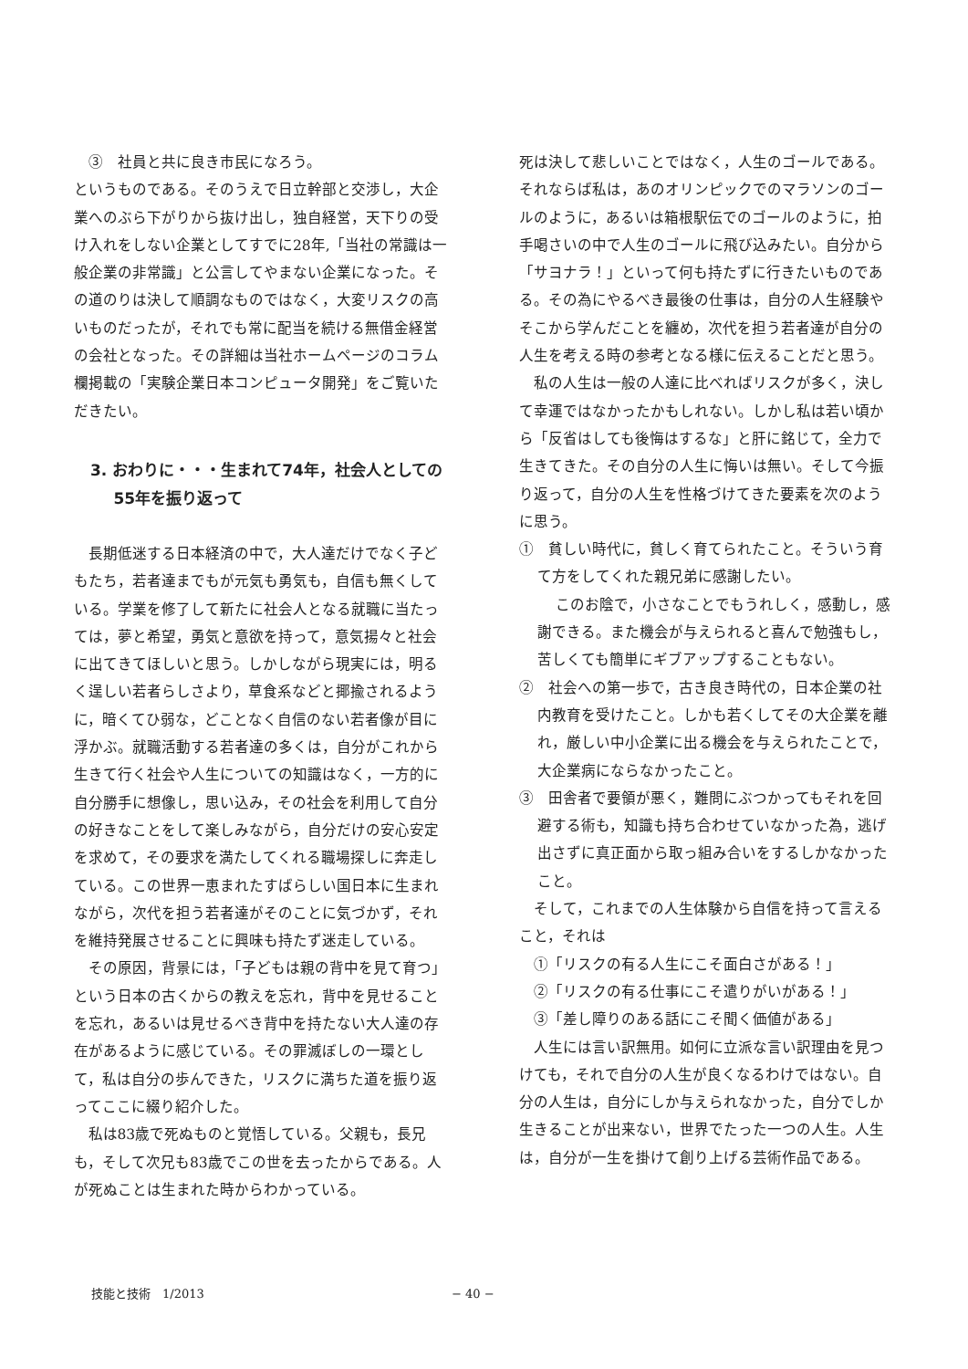③　社員と共に良き市民になろう。
というものである。そのうえで日立幹部と交渉し，大企業へのぶら下がりから抜け出し，独自経営，天下りの受け入れをしない企業としてすでに28年,「当社の常識は一般企業の非常識」と公言してやまない企業になった。その道のりは決して順調なものではなく，大変リスクの高いものだったが，それでも常に配当を続ける無借金経営の会社となった。その詳細は当社ホームページのコラム欄掲載の「実験企業日本コンピュータ開発」をご覧いただきたい。
3. おわりに・・・生まれて74年，社会人としての55年を振り返って
長期低迷する日本経済の中で，大人達だけでなく子どもたち，若者達までもが元気も勇気も，自信も無くしている。学業を修了して新たに社会人となる就職に当たっては，夢と希望，勇気と意欲を持って，意気揚々と社会に出てきてほしいと思う。しかしながら現実には，明るく逞しい若者らしさより，草食系などと揶揄されるように，暗くてひ弱な，どことなく自信のない若者像が目に浮かぶ。就職活動する若者達の多くは，自分がこれから生きて行く社会や人生についての知識はなく，一方的に自分勝手に想像し，思い込み，その社会を利用して自分の好きなことをして楽しみながら，自分だけの安心安定を求めて，その要求を満たしてくれる職場探しに奔走している。この世界一恵まれたすばらしい国日本に生まれながら，次代を担う若者達がそのことに気づかず，それを維持発展させることに興味も持たず迷走している。
その原因，背景には，「子どもは親の背中を見て育つ」という日本の古くからの教えを忘れ，背中を見せることを忘れ，あるいは見せるべき背中を持たない大人達の存在があるように感じている。その罪滅ぼしの一環として，私は自分の歩んできた，リスクに満ちた道を振り返ってここに綴り紹介した。
私は83歳で死ぬものと覚悟している。父親も，長兄も，そして次兄も83歳でこの世を去ったからである。人が死ぬことは生まれた時からわかっている。
死は決して悲しいことではなく，人生のゴールである。それならば私は，あのオリンピックでのマラソンのゴールのように，あるいは箱根駅伝でのゴールのように，拍手喝さいの中で人生のゴールに飛び込みたい。自分から「サヨナラ！」といって何も持たずに行きたいものである。その為にやるべき最後の仕事は，自分の人生経験やそこから学んだことを纏め，次代を担う若者達が自分の人生を考える時の参考となる様に伝えることだと思う。
私の人生は一般の人達に比べればリスクが多く，決して幸運ではなかったかもしれない。しかし私は若い頃から「反省はしても後悔はするな」と肝に銘じて，全力で生きてきた。その自分の人生に悔いは無い。そして今振り返って，自分の人生を性格づけてきた要素を次のように思う。
①　貧しい時代に，貧しく育てられたこと。そういう育て方をしてくれた親兄弟に感謝したい。
このお陰で，小さなことでもうれしく，感動し，感謝できる。また機会が与えられると喜んで勉強もし，苦しくても簡単にギブアップすることもない。
②　社会への第一歩で，古き良き時代の，日本企業の社内教育を受けたこと。しかも若くしてその大企業を離れ，厳しい中小企業に出る機会を与えられたことで，大企業病にならなかったこと。
③　田舎者で要領が悪く，難問にぶつかってもそれを回避する術も，知識も持ち合わせていなかった為，逃げ出さずに真正面から取っ組み合いをするしかなかったこと。
そして，これまでの人生体験から自信を持って言えること，それは
①「リスクの有る人生にこそ面白さがある！」
②「リスクの有る仕事にこそ遣りがいがある！」
③「差し障りのある話にこそ聞く価値がある」
人生には言い訳無用。如何に立派な言い訳理由を見つけても，それで自分の人生が良くなるわけではない。自分の人生は，自分にしか与えられなかった，自分でしか生きることが出来ない，世界でたった一つの人生。人生は，自分が一生を掛けて創り上げる芸術作品である。
技能と技術　1/2013 − 40 −